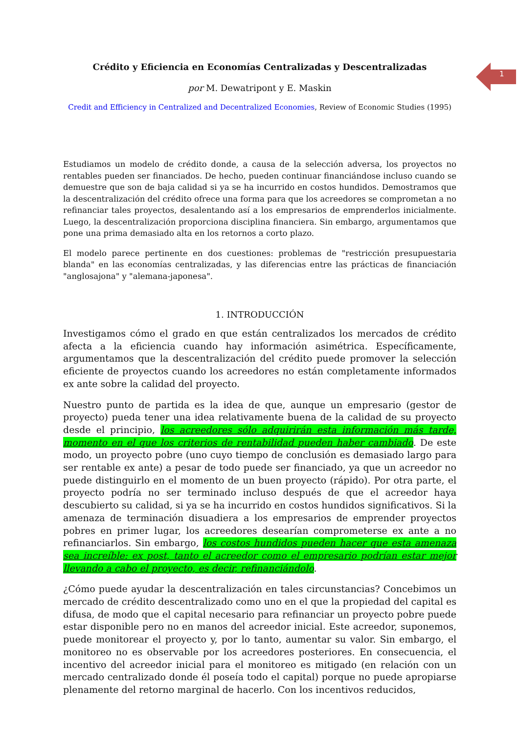1
Crédito y Eficiencia en Economías Centralizadas y Descentralizadas
por M. Dewatripont y E. Maskin
Credit and Efficiency in Centralized and Decentralized Economies, Review of Economic Studies (1995)
Estudiamos un modelo de crédito donde, a causa de la selección adversa, los proyectos no rentables pueden ser financiados. De hecho, pueden continuar financiándose incluso cuando se demuestre que son de baja calidad si ya se ha incurrido en costos hundidos. Demostramos que la descentralización del crédito ofrece una forma para que los acreedores se comprometan a no refinanciar tales proyectos, desalentando así a los empresarios de emprenderlos inicialmente. Luego, la descentralización proporciona disciplina financiera. Sin embargo, argumentamos que pone una prima demasiado alta en los retornos a corto plazo.
El modelo parece pertinente en dos cuestiones: problemas de "restricción presupuestaria blanda" en las economías centralizadas, y las diferencias entre las prácticas de financiación "anglosajona" y "alemana-japonesa".
1. INTRODUCCIÓN
Investigamos cómo el grado en que están centralizados los mercados de crédito afecta a la eficiencia cuando hay información asimétrica. Específicamente, argumentamos que la descentralización del crédito puede promover la selección eficiente de proyectos cuando los acreedores no están completamente informados ex ante sobre la calidad del proyecto.
Nuestro punto de partida es la idea de que, aunque un empresario (gestor de proyecto) pueda tener una idea relativamente buena de la calidad de su proyecto desde el principio, los acreedores sólo adquirirán esta información más tarde, momento en el que los criterios de rentabilidad pueden haber cambiado. De este modo, un proyecto pobre (uno cuyo tiempo de conclusión es demasiado largo para ser rentable ex ante) a pesar de todo puede ser financiado, ya que un acreedor no puede distinguirlo en el momento de un buen proyecto (rápido). Por otra parte, el proyecto podría no ser terminado incluso después de que el acreedor haya descubierto su calidad, si ya se ha incurrido en costos hundidos significativos. Si la amenaza de terminación disuadiera a los empresarios de emprender proyectos pobres en primer lugar, los acreedores desearían comprometerse ex ante a no refinanciarlos. Sin embargo, los costos hundidos pueden hacer que esta amenaza sea increíble: ex post, tanto el acreedor como el empresario podrían estar mejor llevando a cabo el proyecto, es decir, refinanciándolo.
¿Cómo puede ayudar la descentralización en tales circunstancias? Concebimos un mercado de crédito descentralizado como uno en el que la propiedad del capital es difusa, de modo que el capital necesario para refinanciar un proyecto pobre puede estar disponible pero no en manos del acreedor inicial. Este acreedor, suponemos, puede monitorear el proyecto y, por lo tanto, aumentar su valor. Sin embargo, el monitoreo no es observable por los acreedores posteriores. En consecuencia, el incentivo del acreedor inicial para el monitoreo es mitigado (en relación con un mercado centralizado donde él poseía todo el capital) porque no puede apropiarse plenamente del retorno marginal de hacerlo. Con los incentivos reducidos,